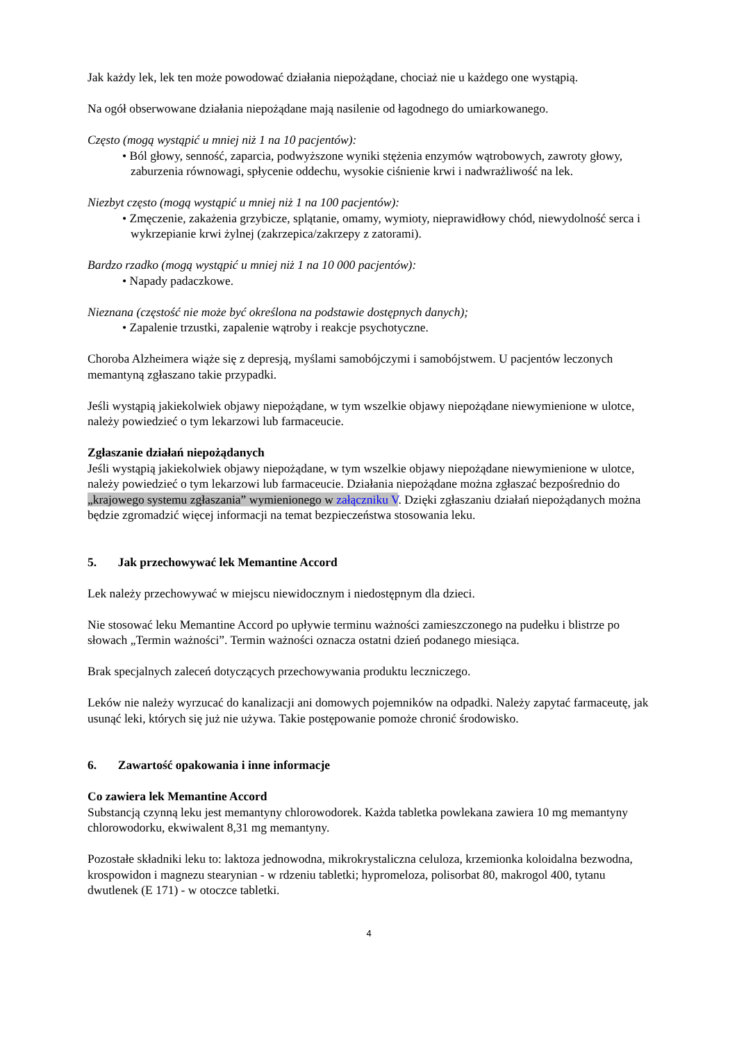Jak każdy lek, lek ten może powodować działania niepożądane, chociaż nie u każdego one wystąpią.
Na ogół obserwowane działania niepożądane mają nasilenie od łagodnego do umiarkowanego.
Często (mogą wystąpić u mniej niż 1 na 10 pacjentów):
• Ból głowy, senność, zaparcia, podwyższone wyniki stężenia enzymów wątrobowych, zawroty głowy, zaburzenia równowagi, spłycenie oddechu, wysokie ciśnienie krwi i nadwrażliwość na lek.
Niezbyt często (mogą wystąpić u mniej niż 1 na 100 pacjentów):
• Zmęczenie, zakażenia grzybicze, splątanie, omamy, wymioty, nieprawidłowy chód, niewydolność serca i wykrzepianie krwi żylnej (zakrzepica/zakrzepy z zatorami).
Bardzo rzadko (mogą wystąpić u mniej niż 1 na 10 000 pacjentów):
• Napady padaczkowe.
Nieznana (częstość nie może być określona na podstawie dostępnych danych);
• Zapalenie trzustki, zapalenie wątroby i reakcje psychotyczne.
Choroba Alzheimera wiąże się z depresją, myślami samobójczymi i samobójstwem. U pacjentów leczonych memantyną zgłaszano takie przypadki.
Jeśli wystąpią jakiekolwiek objawy niepożądane, w tym wszelkie objawy niepożądane niewymienione w ulotce, należy powiedzieć o tym lekarzowi lub farmaceucie.
Zgłaszanie działań niepożądanych
Jeśli wystąpią jakiekolwiek objawy niepożądane, w tym wszelkie objawy niepożądane niewymienione w ulotce, należy powiedzieć o tym lekarzowi lub farmaceucie. Działania niepożądane można zgłaszać bezpośrednio do „krajowego systemu zgłaszania” wymienionego w załączniku V. Dzięki zgłaszaniu działań niepożądanych można będzie zgromadzić więcej informacji na temat bezpieczeństwa stosowania leku.
5. Jak przechowywać lek Memantine Accord
Lek należy przechowywać w miejscu niewidocznym i niedostępnym dla dzieci.
Nie stosować leku Memantine Accord po upływie terminu ważności zamieszczonego na pudełku i blistrze po słowach „Termin ważności”. Termin ważności oznacza ostatni dzień podanego miesiąca.
Brak specjalnych zaleceń dotyczących przechowywania produktu leczniczego.
Leków nie należy wyrzucać do kanalizacji ani domowych pojemników na odpadki. Należy zapytać farmaceutę, jak usunąć leki, których się już nie używa. Takie postępowanie pomoże chronić środowisko.
6. Zawartość opakowania i inne informacje
Co zawiera lek Memantine Accord
Substancją czynną leku jest memantyny chlorowodorek. Każda tabletka powlekana zawiera 10 mg memantyny chlorowodorku, ekwiwalent 8,31 mg memantyny.
Pozostałe składniki leku to: laktoza jednowodna, mikrokrystaliczna celuloza, krzemionka koloidalna bezwodna, krospowidon i magnezu stearynian - w rdzeniu tabletki; hypromeloza, polisorbat 80, makrogol 400, tytanu dwutlenek (E 171) - w otoczce tabletki.
4